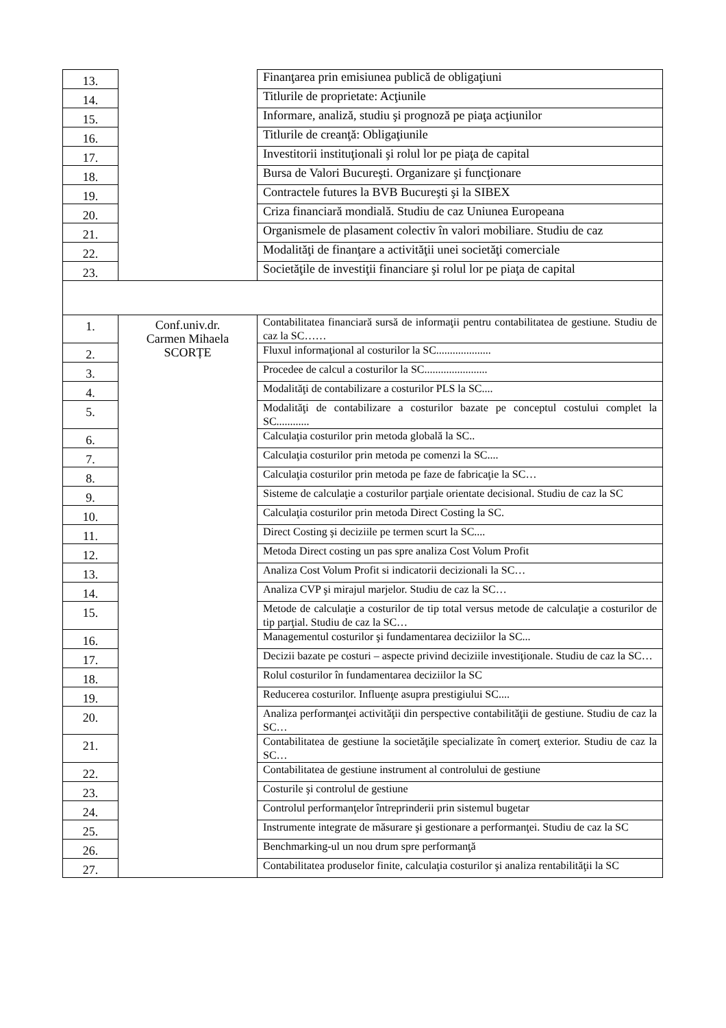| 13. | | Finanţarea prin emisiunea publică de obligaţiuni |
| 14. | | Titlurile de proprietate: Acţiunile |
| 15. | | Informare, analiză, studiu şi prognoză pe piaţa acţiunilor |
| 16. | | Titlurile de creanţă: Obligaţiunile |
| 17. | | Investitorii instituţionali şi rolul lor pe piaţa de capital |
| 18. | | Bursa de Valori Bucureşti. Organizare şi funcţionare |
| 19. | | Contractele futures la BVB Bucureşti şi la SIBEX |
| 20. | | Criza financiară mondială. Studiu de caz Uniunea Europeana |
| 21. | | Organismele de plasament colectiv în valori mobiliare. Studiu de caz |
| 22. | | Modalităţi de finanţare a activităţii unei societăţi comerciale |
| 23. | | Societăţile de investiţii financiare şi rolul lor pe piaţa de capital |
| 1. | Conf.univ.dr. Carmen Mihaela SCORȚE | Contabilitatea financiară sursă de informaţii pentru contabilitatea de gestiune. Studiu de caz la SC…… |
| 2. | | Fluxul informaţional al costurilor la SC.................... |
| 3. | | Procedee de calcul a costurilor la SC....................... |
| 4. | | Modalităţi de contabilizare a costurilor PLS la SC.... |
| 5. | | Modalităţi de contabilizare a costurilor bazate pe conceptul costului complet la SC............ |
| 6. | | Calculaţia costurilor prin metoda globală la SC.. |
| 7. | | Calculaţia costurilor prin metoda pe comenzi la SC.... |
| 8. | | Calculaţia costurilor prin metoda pe faze de fabricaţie la SC… |
| 9. | | Sisteme de calculaţie a costurilor parţiale orientate decisional. Studiu de caz la SC |
| 10. | | Calculaţia costurilor prin metoda Direct Costing la SC. |
| 11. | | Direct Costing şi deciziile pe termen scurt la SC.... |
| 12. | | Metoda Direct costing un pas spre analiza Cost Volum Profit |
| 13. | | Analiza Cost Volum Profit si indicatorii decizionali la SC… |
| 14. | | Analiza CVP şi mirajul marjelor. Studiu de caz la SC… |
| 15. | | Metode de calculaţie a costurilor de tip total versus metode de calculaţie a costurilor de tip parţial. Studiu de caz la SC… |
| 16. | | Managementul costurilor şi fundamentarea deciziilor la SC... |
| 17. | | Decizii bazate pe costuri – aspecte privind deciziile investiţionale. Studiu de caz la SC… |
| 18. | | Rolul costurilor în fundamentarea deciziilor la SC |
| 19. | | Reducerea costurilor. Influenţe asupra prestigiului SC.... |
| 20. | | Analiza performanţei activităţii din perspective contabilităţii de gestiune. Studiu de caz la SC… |
| 21. | | Contabilitatea de gestiune la societăţile specializate în comerţ exterior. Studiu de caz la SC… |
| 22. | | Contabilitatea de gestiune instrument al controlului de gestiune |
| 23. | | Costurile şi controlul de gestiune |
| 24. | | Controlul performanţelor întreprinderii prin sistemul bugetar |
| 25. | | Instrumente integrate de măsurare şi gestionare a performanţei. Studiu de caz la SC |
| 26. | | Benchmarking-ul un nou drum spre performanţă |
| 27. | | Contabilitatea produselor finite, calculaţia costurilor şi analiza rentabilităţii la SC |